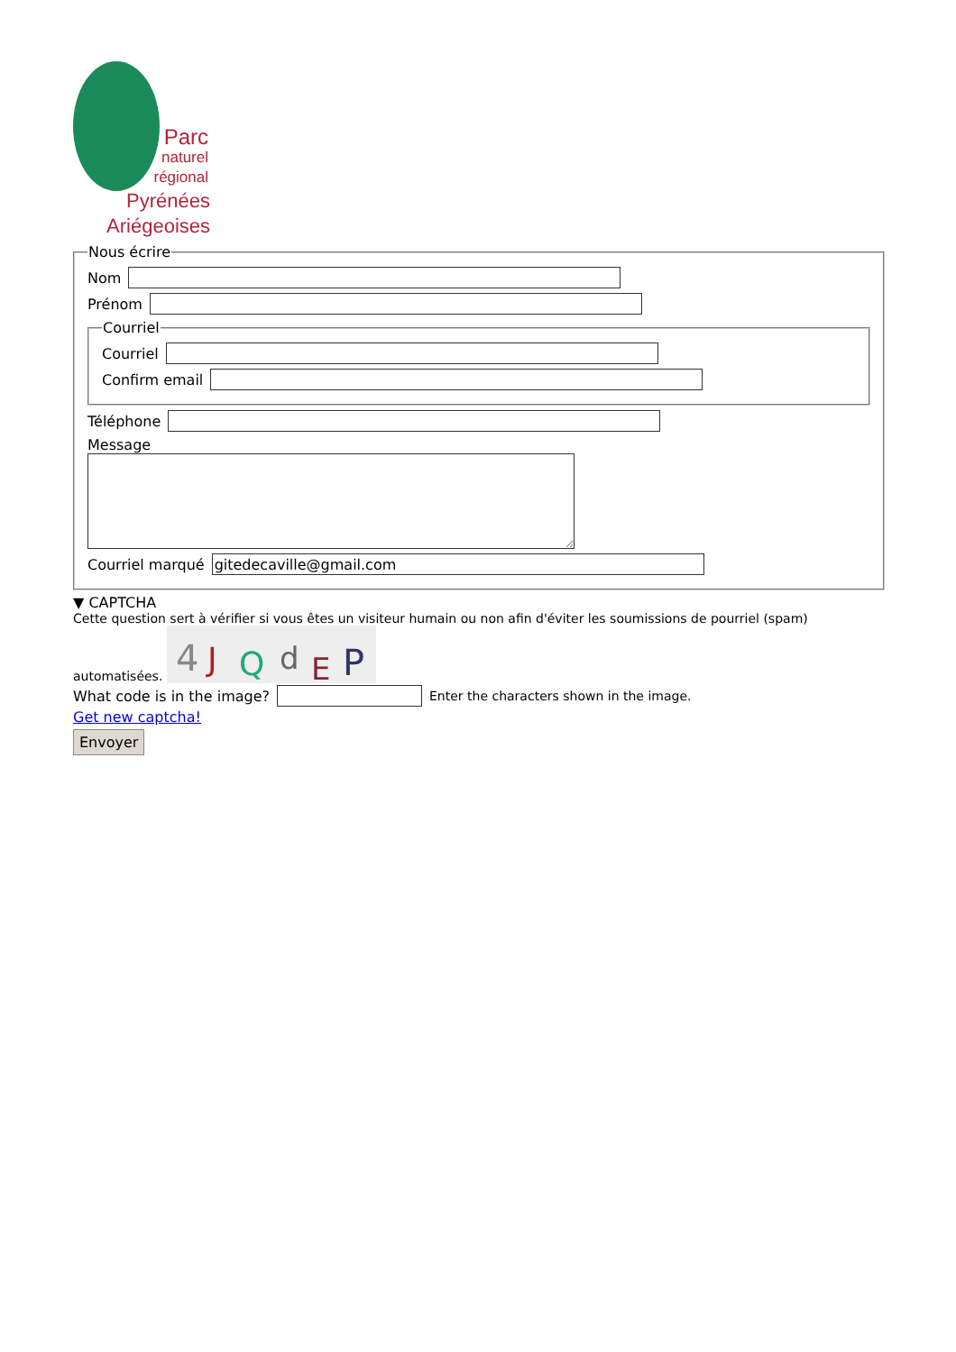Parc
naturel
régional
Pyrénées
Ariégeoises
Nous écrire
Nom
Prénom
Courriel
Courriel
Confirm email
Téléphone
Message
Courriel marqué
▼ CAPTCHA
Cette question sert à vérifier si vous êtes un visiteur humain ou non afin d'éviter les soumissions de pourriel (spam) automatisées.
4
J
Q
d
E
P
What code is in the image? Enter the characters shown in the image.
Get new captcha!
Envoyer